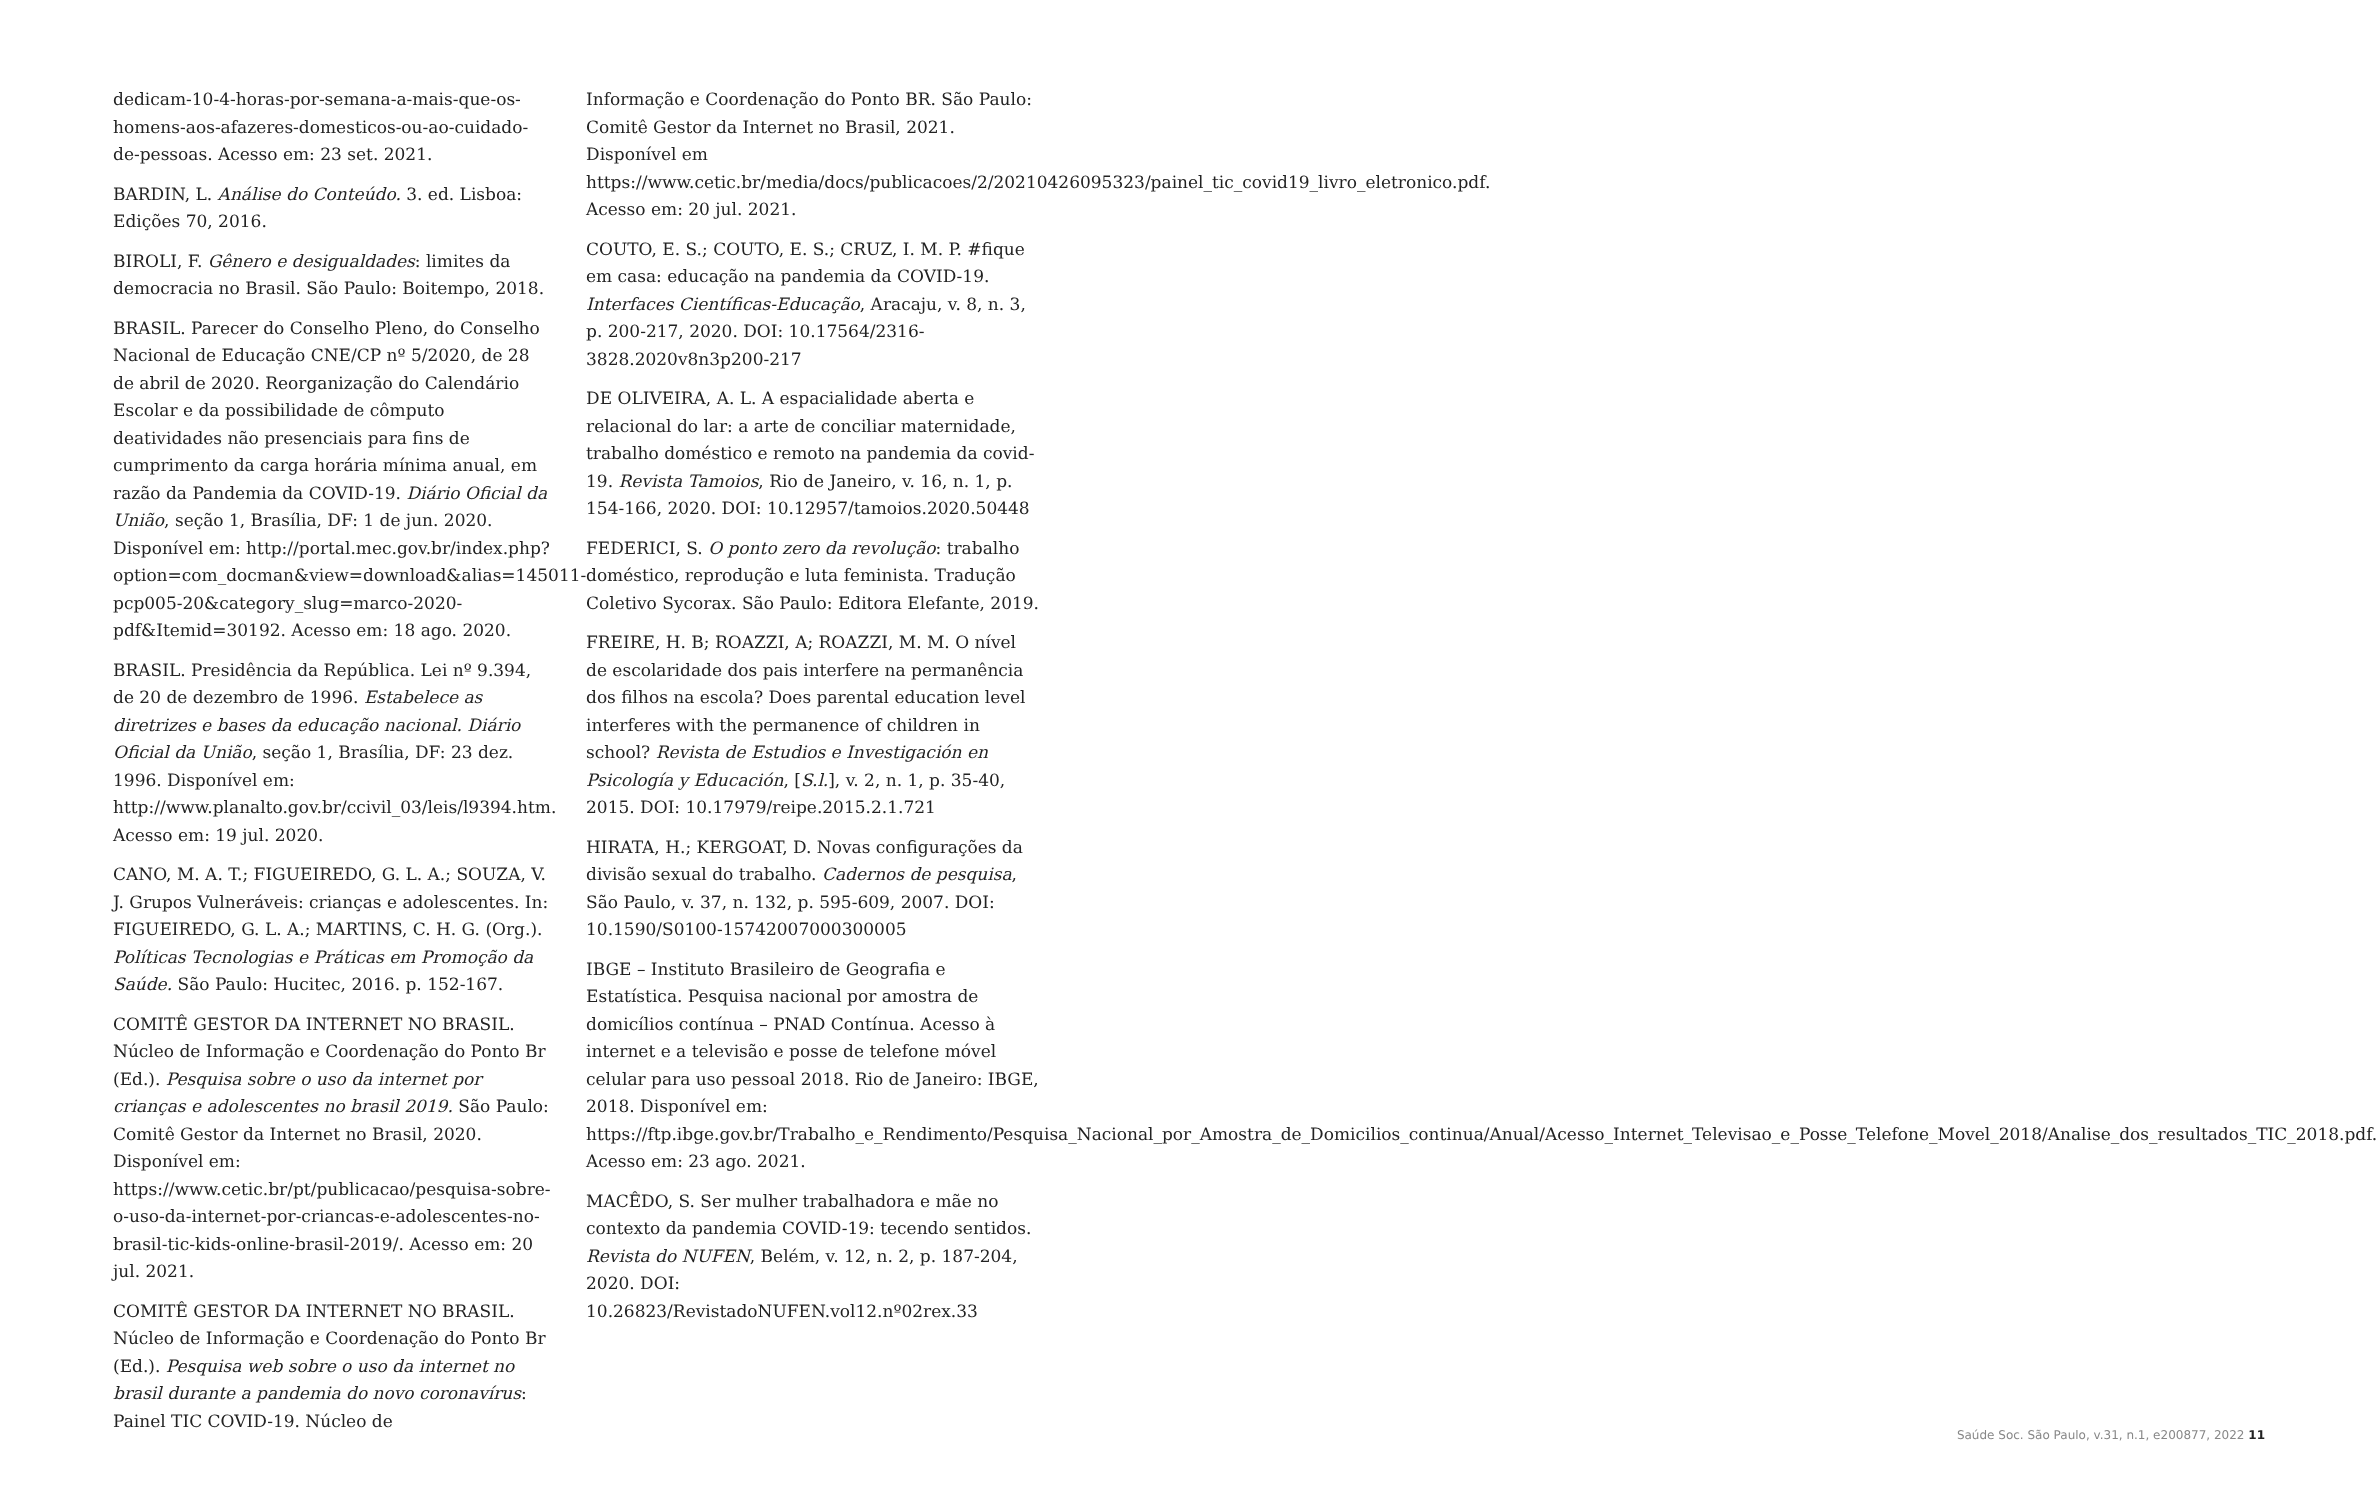dedicam-10-4-horas-por-semana-a-mais-que-os-homens-aos-afazeres-domesticos-ou-ao-cuidado-de-pessoas. Acesso em: 23 set. 2021.
BARDIN, L. Análise do Conteúdo. 3. ed. Lisboa: Edições 70, 2016.
BIROLI, F. Gênero e desigualdades: limites da democracia no Brasil. São Paulo: Boitempo, 2018.
BRASIL. Parecer do Conselho Pleno, do Conselho Nacional de Educação CNE/CP nº 5/2020, de 28 de abril de 2020. Reorganização do Calendário Escolar e da possibilidade de cômputo deatividades não presenciais para fins de cumprimento da carga horária mínima anual, em razão da Pandemia da COVID-19. Diário Oficial da União, seção 1, Brasília, DF: 1 de jun. 2020. Disponível em: http://portal.mec.gov.br/index.php?option=com_docman&view=download&alias=145011-pcp005-20&category_slug=marco-2020-pdf&Itemid=30192. Acesso em: 18 ago. 2020.
BRASIL. Presidência da República. Lei nº 9.394, de 20 de dezembro de 1996. Estabelece as diretrizes e bases da educação nacional. Diário Oficial da União, seção 1, Brasília, DF: 23 dez. 1996. Disponível em: http://www.planalto.gov.br/ccivil_03/leis/l9394.htm. Acesso em: 19 jul. 2020.
CANO, M. A. T.; FIGUEIREDO, G. L. A.; SOUZA, V. J. Grupos Vulneráveis: crianças e adolescentes. In: FIGUEIREDO, G. L. A.; MARTINS, C. H. G. (Org.). Políticas Tecnologias e Práticas em Promoção da Saúde. São Paulo: Hucitec, 2016. p. 152-167.
COMITÊ GESTOR DA INTERNET NO BRASIL. Núcleo de Informação e Coordenação do Ponto Br (Ed.). Pesquisa sobre o uso da internet por crianças e adolescentes no brasil 2019. São Paulo: Comitê Gestor da Internet no Brasil, 2020. Disponível em: https://www.cetic.br/pt/publicacao/pesquisa-sobre-o-uso-da-internet-por-criancas-e-adolescentes-no-brasil-tic-kids-online-brasil-2019/. Acesso em: 20 jul. 2021.
COMITÊ GESTOR DA INTERNET NO BRASIL. Núcleo de Informação e Coordenação do Ponto Br (Ed.). Pesquisa web sobre o uso da internet no brasil durante a pandemia do novo coronavírus: Painel TIC COVID-19. Núcleo de
Informação e Coordenação do Ponto BR. São Paulo: Comitê Gestor da Internet no Brasil, 2021. Disponível em https://www.cetic.br/media/docs/publicacoes/2/20210426095323/painel_tic_covid19_livro_eletronico.pdf. Acesso em: 20 jul. 2021.
COUTO, E. S.; COUTO, E. S.; CRUZ, I. M. P. #fique em casa: educação na pandemia da COVID-19. Interfaces Científicas-Educação, Aracaju, v. 8, n. 3, p. 200-217, 2020. DOI: 10.17564/2316-3828.2020v8n3p200-217
DE OLIVEIRA, A. L. A espacialidade aberta e relacional do lar: a arte de conciliar maternidade, trabalho doméstico e remoto na pandemia da covid-19. Revista Tamoios, Rio de Janeiro, v. 16, n. 1, p. 154-166, 2020. DOI: 10.12957/tamoios.2020.50448
FEDERICI, S. O ponto zero da revolução: trabalho doméstico, reprodução e luta feminista. Tradução Coletivo Sycorax. São Paulo: Editora Elefante, 2019.
FREIRE, H. B; ROAZZI, A; ROAZZI, M. M. O nível de escolaridade dos pais interfere na permanência dos filhos na escola? Does parental education level interferes with the permanence of children in school? Revista de Estudios e Investigación en Psicología y Educación, [S.l.], v. 2, n. 1, p. 35-40, 2015. DOI: 10.17979/reipe.2015.2.1.721
HIRATA, H.; KERGOAT, D. Novas configurações da divisão sexual do trabalho. Cadernos de pesquisa, São Paulo, v. 37, n. 132, p. 595-609, 2007. DOI: 10.1590/S0100-15742007000300005
IBGE – Instituto Brasileiro de Geografia e Estatística. Pesquisa nacional por amostra de domicílios contínua – PNAD Contínua. Acesso à internet e a televisão e posse de telefone móvel celular para uso pessoal 2018. Rio de Janeiro: IBGE, 2018. Disponível em: https://ftp.ibge.gov.br/Trabalho_e_Rendimento/Pesquisa_Nacional_por_Amostra_de_Domicilios_continua/Anual/Acesso_Internet_Televisao_e_Posse_Telefone_Movel_2018/Analise_dos_resultados_TIC_2018.pdf. Acesso em: 23 ago. 2021.
MACÊDO, S. Ser mulher trabalhadora e mãe no contexto da pandemia COVID-19: tecendo sentidos. Revista do NUFEN, Belém, v. 12, n. 2, p. 187-204, 2020. DOI: 10.26823/RevistadoNUFEN.vol12.nº02rex.33
Saúde Soc. São Paulo, v.31, n.1, e200877, 2022 11